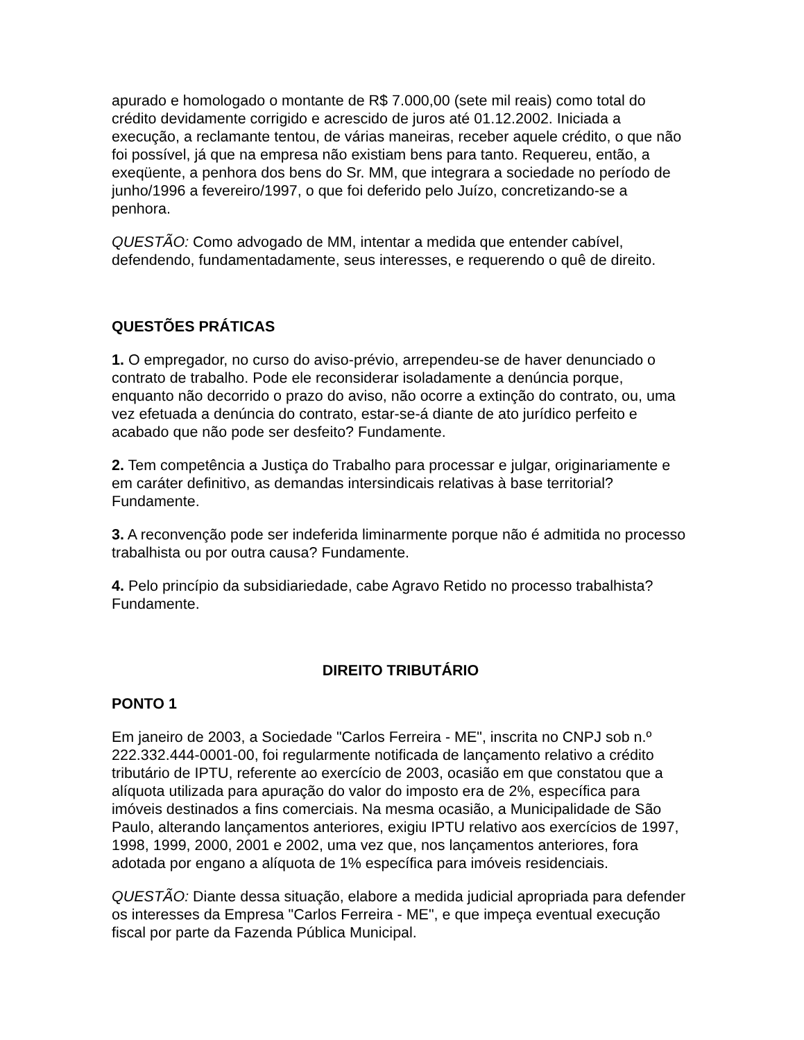apurado e homologado o montante de R$ 7.000,00 (sete mil reais) como total do crédito devidamente corrigido e acrescido de juros até 01.12.2002. Iniciada a execução, a reclamante tentou, de várias maneiras, receber aquele crédito, o que não foi possível, já que na empresa não existiam bens para tanto. Requereu, então, a exeqüente, a penhora dos bens do Sr. MM, que integrara a sociedade no período de junho/1996 a fevereiro/1997, o que foi deferido pelo Juízo, concretizando-se a penhora.
QUESTÃO: Como advogado de MM, intentar a medida que entender cabível, defendendo, fundamentadamente, seus interesses, e requerendo o quê de direito.
QUESTÕES PRÁTICAS
1. O empregador, no curso do aviso-prévio, arrependeu-se de haver denunciado o contrato de trabalho. Pode ele reconsiderar isoladamente a denúncia porque, enquanto não decorrido o prazo do aviso, não ocorre a extinção do contrato, ou, uma vez efetuada a denúncia do contrato, estar-se-á diante de ato jurídico perfeito e acabado que não pode ser desfeito? Fundamente.
2. Tem competência a Justiça do Trabalho para processar e julgar, originariamente e em caráter definitivo, as demandas intersindicais relativas à base territorial? Fundamente.
3. A reconvenção pode ser indeferida liminarmente porque não é admitida no processo trabalhista ou por outra causa? Fundamente.
4. Pelo princípio da subsidiariedade, cabe Agravo Retido no processo trabalhista? Fundamente.
DIREITO TRIBUTÁRIO
PONTO 1
Em janeiro de 2003, a Sociedade "Carlos Ferreira - ME", inscrita no CNPJ sob n.º 222.332.444-0001-00, foi regularmente notificada de lançamento relativo a crédito tributário de IPTU, referente ao exercício de 2003, ocasião em que constatou que a alíquota utilizada para apuração do valor do imposto era de 2%, específica para imóveis destinados a fins comerciais. Na mesma ocasião, a Municipalidade de São Paulo, alterando lançamentos anteriores, exigiu IPTU relativo aos exercícios de 1997, 1998, 1999, 2000, 2001 e 2002, uma vez que, nos lançamentos anteriores, fora adotada por engano a alíquota de 1% específica para imóveis residenciais.
QUESTÃO: Diante dessa situação, elabore a medida judicial apropriada para defender os interesses da Empresa "Carlos Ferreira - ME", e que impeça eventual execução fiscal por parte da Fazenda Pública Municipal.